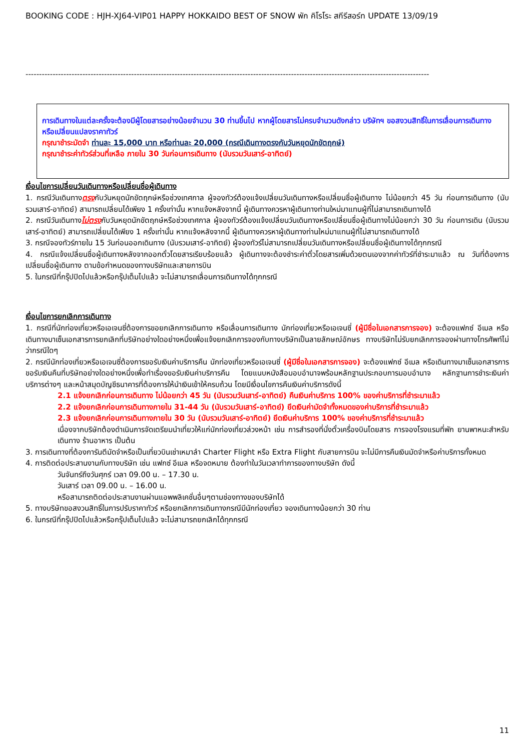BOOKING CODE : HJH-XJ64-VIP01 HAPPY HOKKAIDO BEST OF SNOW พัก คิโรโระ สกีรีสอร์ท UPDATE 13/09/19
-----------------------------------------------------------------------------------------------------------------------------------------------------
การเดินทางในแต่ละครั้งจะต้องมีผู้โดยสารอย่างน้อยจำนวน 30 ท่านขึ้นไป หากผู้โดยสารไม่ครบจำนวนดังกล่าว บริษัทฯ ขอสงวนสิทธิ์ในการเลื่อนการเดินทาง หรือเปลี่ยนแปลงราคาทัวร์
กรุณาชำระมัดจำ ท่านละ 15,000 บาท หรือท่านละ 20,000 (กรณีเดินทางตรงกับวันหยุดนักขัตฤกษ์)
กรุณาชำระค่าทัวร์ส่วนที่เหลือ ภายใน 30 วันก่อนการเดินทาง (นับรวมวันเสาร์-อาทิตย์)
เงื่อนไขการเปลี่ยนวันเดินทางหรือเปลี่ยนชื่อผู้เดินทาง
1. กรณีวันเดินทางตรงกับวันหยุดนักขัตฤกษ์หรือช่วงเทศกาล ผู้จองทัวร์ต้องแจ้งเปลี่ยนวันเดินทางหรือเปลี่ยนชื่อผู้เดินทาง ไม่น้อยกว่า 45 วัน ก่อนการเดินทาง (นับรวมเสาร์-อาทิตย์) สามารถเปลี่ยนได้เพียง 1 ครั้งเท่านั้น หากแจ้งหลังจากนี้ ผู้เดินทางควรหาผู้เดินทางท่านใหม่มาแทนผู้ที่ไม่สามารถเดินทางได้
2. กรณีวันเดินทางไม่ตรงกับวันหยุดนักขัตฤกษ์หรือช่วงเทศกาล ผู้จองทัวร์ต้องแจ้งเปลี่ยนวันเดินทางหรือเปลี่ยนชื่อผู้เดินทางไม่น้อยกว่า 30 วัน ก่อนการเดิน (นับรวมเสาร์-อาทิตย์) สามารถเปลี่ยนได้เพียง 1 ครั้งเท่านั้น หากแจ้งหลังจากนี้ ผู้เดินทางควรหาผู้เดินทางท่านใหม่มาแทนผู้ที่ไม่สามารถเดินทางได้
3. กรณีจองทัวร์ภายใน 15 วันก่อนออกเดินทาง (นับรวมเสาร์-อาทิตย์) ผู้จองทัวร์ไม่สามารถเปลี่ยนวันเดินทางหรือเปลี่ยนชื่อผู้เดินทางได้ทุกกรณี
4. กรณีแจ้งเปลี่ยนชื่อผู้เดินทางหลังจากออกตั๋วโดยสารเรียบร้อยแล้ว ผู้เดินทางจะต้องชำระค่าตั๋วโดยสารเพิ่มด้วยตนเองจากค่าทัวร์ที่ชำระมาแล้ว ณ วันที่ต้องการเปลี่ยนชื่อผู้เดินทาง ตามข้อกำหนดของทางบริษัทและสายการบิน
5. ในกรณีที่กรุ๊ปปิดไปแล้วหรือกรุ๊ปเต็มไปแล้ว จะไม่สามารถเลื่อนการเดินทางได้ทุกกรณี
เงื่อนไขการยกเลิกการเดินทาง
1. กรณีที่นักท่องเที่ยวหรือเอเจนซี่ต้องการขอยกเลิกการเดินทาง หรือเลื่อนการเดินทาง นักท่องเที่ยวหรือเอเจนซี่ (ผู้มีชื่อในเอกสารการจอง) จะต้องแฟกซ์ อีเมล หรือเดินทางมาเซ็นเอกสารการยกเลิกที่บริษัทอย่างใดอย่างหนึ่งเพื่อแจ้งยกเลิกการจองกับทางบริษัทเป็นลายลักษณ์อักษร ทางบริษัทไม่รับยกเลิกการจองผ่านทางโทรศัพท์ไม่ว่ากรณีใดๆ
2. กรณีนักท่องเที่ยวหรือเอเจนซี่ต้องการขอรับเงินค่าบริการคืน นักท่องเที่ยวหรือเอเจนซี่ (ผู้มีชื่อในเอกสารการจอง) จะต้องแฟกซ์ อีเมล หรือเดินทางมาเซ็นเอกสารการขอรับเงินคืนที่บริษัทอย่างใดอย่างหนึ่งเพื่อทำเรื่องขอรับเงินค่าบริการคืน โดยแนบหนังสือมอบอำนาจพร้อมหลักฐานประกอบการมอบอำนาจ หลักฐานการชำระเงินค่าบริการต่างๆ และหน้าสมุดบัญชีธนาคารที่ต้องการให้นำเงินเข้าให้ครบถ้วน โดยมีเงื่อนไขการคืนเงินค่าบริการดังนี้
2.1 แจ้งยกเลิกก่อนการเดินทาง ไม่น้อยกว่า 45 วัน (นับรวมวันเสาร์-อาทิตย์) คืนเงินค่าบริการ 100% ของค่าบริการที่ชำระมาแล้ว
2.2 แจ้งยกเลิกก่อนการเดินทางภายใน 31-44 วัน (นับรวมวันเสาร์-อาทิตย์) ยึดเงินค่ามัดจำทั้งหมดของค่าบริการที่ชำระมาแล้ว
2.3 แจ้งยกเลิกก่อนการเดินทางภายใน 30 วัน (นับรวมวันเสาร์-อาทิตย์) ยึดเงินค่าบริการ 100% ของค่าบริการที่ชำระมาแล้ว
เนื่องจากบริษัทต้องดำเนินการจัดเตรียมนำเที่ยวให้แก่นักท่องเที่ยวล่วงหน้า เช่น การสำรองที่นั่งตั๋วเครื่องบินโดยสาร การจองโรงแรมที่พัก ยานพาหนะสำหรับเดินทาง ร้านอาหาร เป็นต้น
3. การเดินทางที่ต้องการันตีมัดจำหรือเป็นเที่ยวบินเช่าเหมาลำ Charter Flight หรือ Extra Flight กับสายการบิน จะไม่มีการคืนเงินมัดจำหรือค่าบริการทั้งหมด
4. การติดต่อประสานงานกับทางบริษัท เช่น แฟกซ์ อีเมล หรือจดหมาย ต้องทำในวันเวลาทำการของทางบริษัท ดังนี้
วันจันทร์ถึงวันศุกร์ เวลา 09.00 น. – 17.30 น.
วันเสาร์ เวลา 09.00 น. – 16.00 น.
หรือสามารถติดต่อประสานงานผ่านแอพพลิเคชั่นอื่นๆตามช่องทางของบริษัทได้
5. ทางบริษัทขอสงวนสิทธิ์ในการปรับราคาทัวร์ หรือยกเลิกการเดินทางกรณีมีนักท่องเที่ยว จองเดินทางน้อยกว่า 30 ท่าน
6. ในกรณีที่กรุ๊ปปิดไปแล้วหรือกรุ๊ปเต็มไปแล้ว จะไม่สามารถยกเลิกได้ทุกกรณี
11